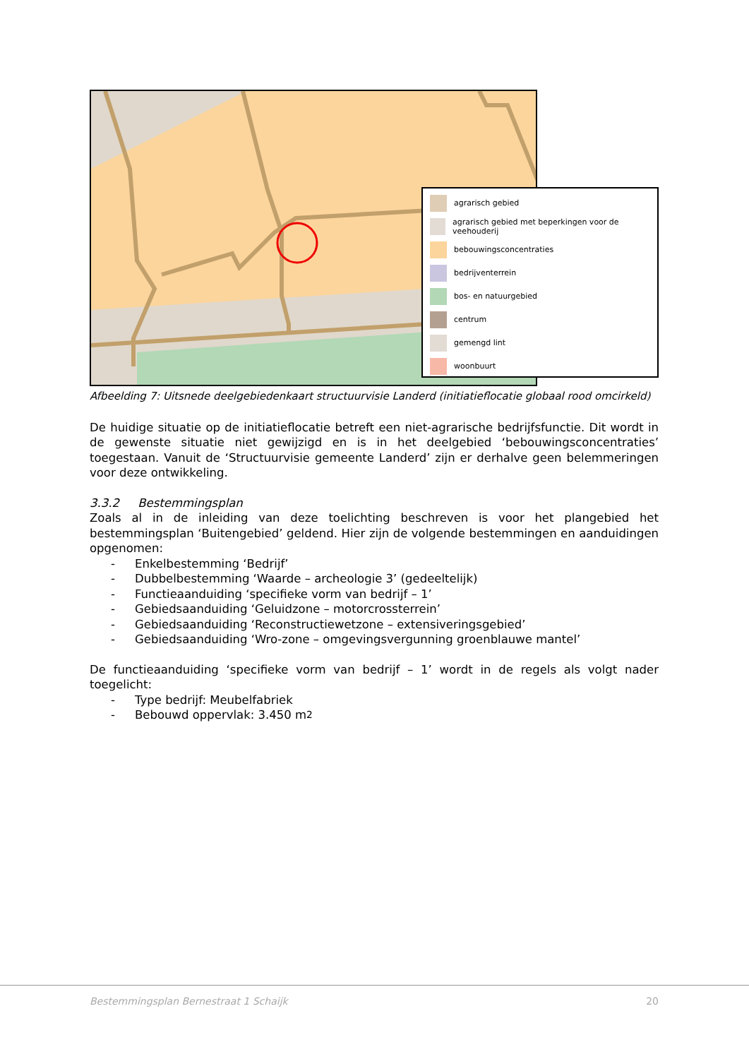agrarisch gebied
agrarisch gebied met beperkingen voor de veehouderij
bebouwingsconcentraties
bedrijventerrein
bos- en natuurgebied
centrum
gemengd lint
woonbuurt
Afbeelding 7: Uitsnede deelgebiedenkaart structuurvisie Landerd (initiatieflocatie globaal rood omcirkeld)
De huidige situatie op de initiatieflocatie betreft een niet-agrarische bedrijfsfunctie. Dit wordt in de gewenste situatie niet gewijzigd en is in het deelgebied ‘bebouwingsconcentraties’ toegestaan. Vanuit de ‘Structuurvisie gemeente Landerd’ zijn er derhalve geen belemmeringen voor deze ontwikkeling.
3.3.2 Bestemmingsplan
Zoals al in de inleiding van deze toelichting beschreven is voor het plangebied het bestemmingsplan ‘Buitengebied’ geldend. Hier zijn de volgende bestemmingen en aanduidingen opgenomen:
- Enkelbestemming ‘Bedrijf’
- Dubbelbestemming ‘Waarde – archeologie 3’ (gedeeltelijk)
- Functieaanduiding ‘specifieke vorm van bedrijf – 1’
- Gebiedsaanduiding ‘Geluidzone – motorcrossterrein’
- Gebiedsaanduiding ‘Reconstructiewetzone – extensiveringsgebied’
- Gebiedsaanduiding ‘Wro-zone – omgevingsvergunning groenblauwe mantel’
De functieaanduiding ‘specifieke vorm van bedrijf – 1’ wordt in de regels als volgt nader toegelicht:
- Type bedrijf: Meubelfabriek
- Bebouwd oppervlak: 3.450 m<sup>2</sup>
Bestemmingsplan Bernestraat 1 Schaijk 20